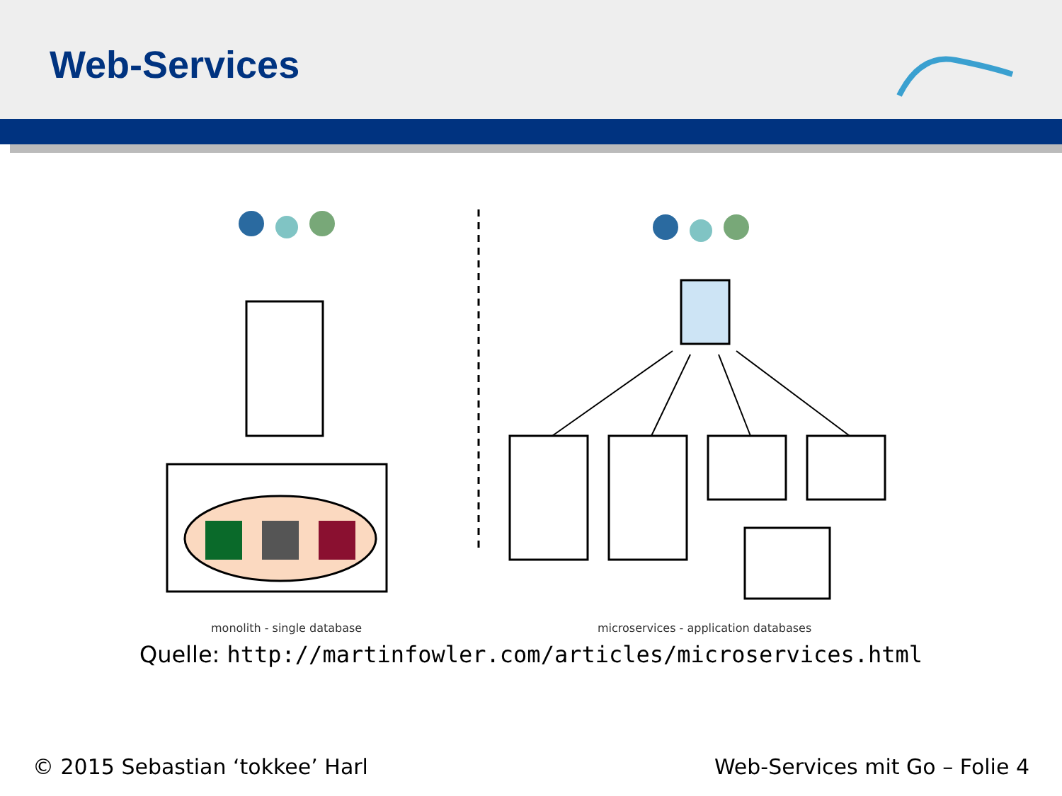Web-Services
monolith - single database
microservices - application databases
Quelle: http://martinfowler.com/articles/microservices.html
© 2015 Sebastian ‘tokkee’ Harl Web-Services mit Go – Folie 4